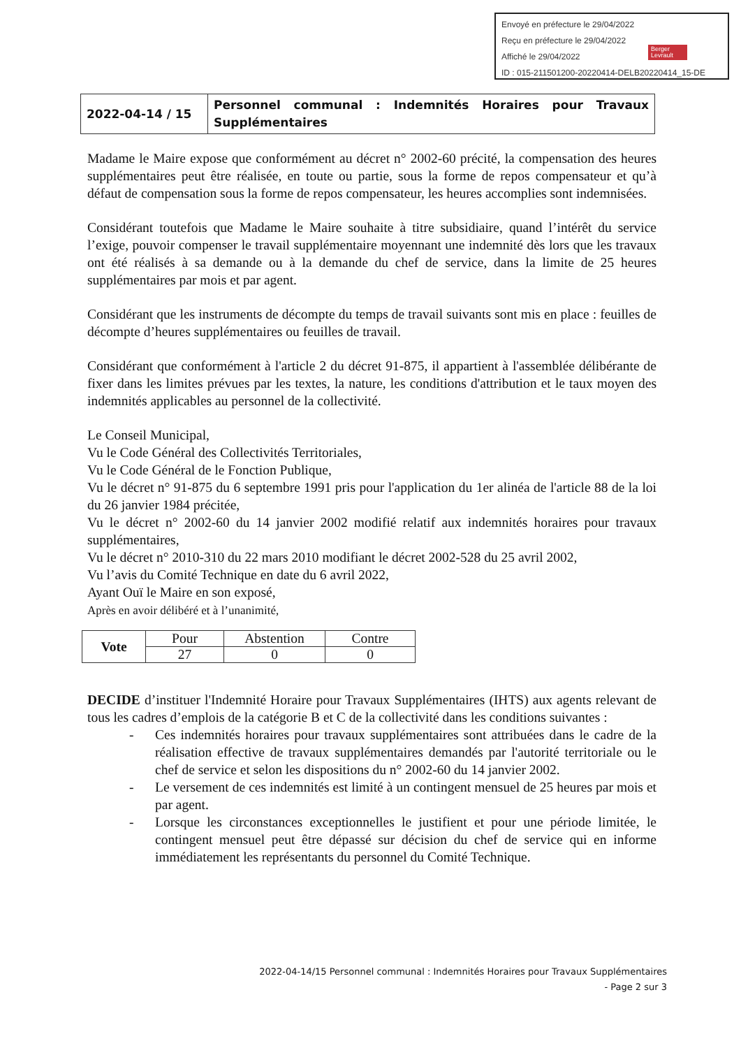Envoyé en préfecture le 29/04/2022
Reçu en préfecture le 29/04/2022
Affiché le 29/04/2022
ID : 015-211501200-20220414-DELB20220414_15-DE
Berger
Levrault
| 2022-04-14 / 15 | Personnel communal : Indemnités Horaires pour Travaux Supplémentaires |
Madame le Maire expose que conformément au décret n° 2002-60 précité, la compensation des heures supplémentaires peut être réalisée, en toute ou partie, sous la forme de repos compensateur et qu’à défaut de compensation sous la forme de repos compensateur, les heures accomplies sont indemnisées.
Considérant toutefois que Madame le Maire souhaite à titre subsidiaire, quand l’intérêt du service l’exige, pouvoir compenser le travail supplémentaire moyennant une indemnité dès lors que les travaux ont été réalisés à sa demande ou à la demande du chef de service, dans la limite de 25 heures supplémentaires par mois et par agent.
Considérant que les instruments de décompte du temps de travail suivants sont mis en place : feuilles de décompte d’heures supplémentaires ou feuilles de travail.
Considérant que conformément à l'article 2 du décret 91-875, il appartient à l'assemblée délibérante de fixer dans les limites prévues par les textes, la nature, les conditions d'attribution et le taux moyen des indemnités applicables au personnel de la collectivité.
Le Conseil Municipal,
Vu le Code Général des Collectivités Territoriales,
Vu le Code Général de le Fonction Publique,
Vu le décret n° 91-875 du 6 septembre 1991 pris pour l'application du 1er alinéa de l'article 88 de la loi du 26 janvier 1984 précitée,
Vu le décret n° 2002-60 du 14 janvier 2002 modifié relatif aux indemnités horaires pour travaux supplémentaires,
Vu le décret n° 2010-310 du 22 mars 2010 modifiant le décret 2002-528 du 25 avril 2002,
Vu l’avis du Comité Technique en date du 6 avril 2022,
Ayant Ouï le Maire en son exposé,
Après en avoir délibéré et à l’unanimité,
| Vote | Pour | Abstention | Contre |
| | 27 | 0 | 0 |
DECIDE d’instituer l'Indemnité Horaire pour Travaux Supplémentaires (IHTS) aux agents relevant de tous les cadres d’emplois de la catégorie B et C de la collectivité dans les conditions suivantes :
- Ces indemnités horaires pour travaux supplémentaires sont attribuées dans le cadre de la réalisation effective de travaux supplémentaires demandés par l'autorité territoriale ou le chef de service et selon les dispositions du n° 2002-60 du 14 janvier 2002.
- Le versement de ces indemnités est limité à un contingent mensuel de 25 heures par mois et par agent.
- Lorsque les circonstances exceptionnelles le justifient et pour une période limitée, le contingent mensuel peut être dépassé sur décision du chef de service qui en informe immédiatement les représentants du personnel du Comité Technique.
2022-04-14/15 Personnel communal : Indemnités Horaires pour Travaux Supplémentaires
- Page 2 sur 3